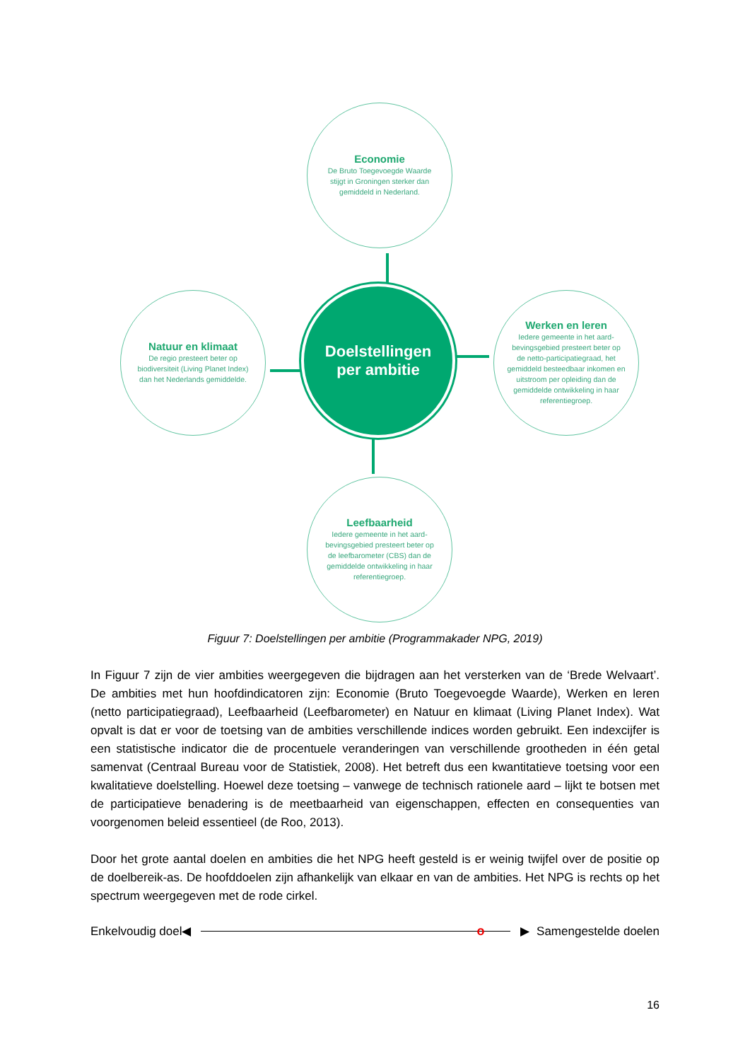Economie
De Bruto Toegevoegde Waarde stijgt in Groningen sterker dan gemiddeld in Nederland.
Natuur en klimaat
De regio presteert beter op biodiversiteit (Living Planet Index) dan het Nederlands gemiddelde.
Doelstellingen
per ambitie
Werken en leren
Iedere gemeente in het aard-bevingsgebied presteert beter op de netto-participatiegraad, het gemiddeld besteedbaar inkomen en uitstroom per opleiding dan de gemiddelde ontwikkeling in haar referentiegroep.
Leefbaarheid
Iedere gemeente in het aard-bevingsgebied presteert beter op de leefbarometer (CBS) dan de gemiddelde ontwikkeling in haar referentiegroep.
Figuur 7: Doelstellingen per ambitie (Programmakader NPG, 2019)
In Figuur 7 zijn de vier ambities weergegeven die bijdragen aan het versterken van de ‘Brede Welvaart’. De ambities met hun hoofdindicatoren zijn: Economie (Bruto Toegevoegde Waarde), Werken en leren (netto participatiegraad), Leefbaarheid (Leefbarometer) en Natuur en klimaat (Living Planet Index). Wat opvalt is dat er voor de toetsing van de ambities verschillende indices worden gebruikt. Een indexcijfer is een statistische indicator die de procentuele veranderingen van verschillende grootheden in één getal samenvat (Centraal Bureau voor de Statistiek, 2008). Het betreft dus een kwantitatieve toetsing voor een kwalitatieve doelstelling. Hoewel deze toetsing – vanwege de technisch rationele aard – lijkt te botsen met de participatieve benadering is de meetbaarheid van eigenschappen, effecten en consequenties van voorgenomen beleid essentieel (de Roo, 2013).
Door het grote aantal doelen en ambities die het NPG heeft gesteld is er weinig twijfel over de positie op de doelbereik-as. De hoofddoelen zijn afhankelijk van elkaar en van de ambities. Het NPG is rechts op het spectrum weergegeven met de rode cirkel.
Enkelvoudig doel ◀
o
▶ Samengestelde doelen
16